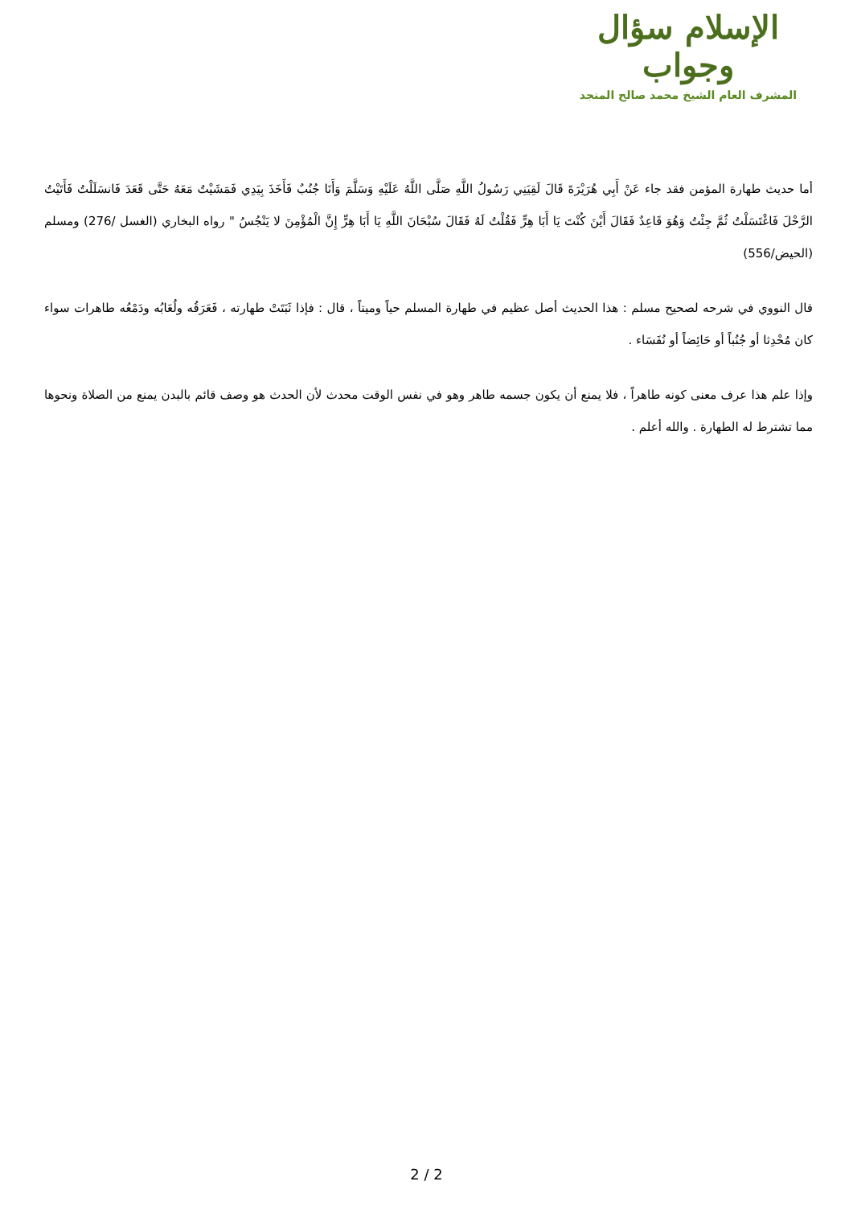الإسلام سؤال وجواب
المشرف العام الشيخ محمد صالح المنجد
أما حديث طهارة المؤمن فقد جاء عَنْ أَبِي هُرَيْرَةَ قَالَ لَقِيَنِي رَسُولُ اللَّهِ صَلَّى اللَّهُ عَلَيْهِ وَسَلَّمَ وَأَنَا جُنُبٌ فَأَخَذَ بِيَدِي فَمَشَيْتُ مَعَهُ حَتَّى قَعَدَ فَانسَلَلْتُ فَأَتَيْتُ الرَّحْلَ فَاغْتَسَلْتُ ثُمَّ جِئْتُ وَهُوَ قَاعِدٌ فَقَالَ أَيْنَ كُنْتَ يَا أَبَا هِرٍّ فَقُلْتُ لَهُ فَقَالَ سُبْحَانَ اللَّهِ يَا أَبَا هِرٍّ إِنَّ الْمُؤْمِنَ لا يَنْجُسُ " رواه البخاري (الغسل /276) ومسلم (الحيض/556)
قال النووي في شرحه لصحيح مسلم : هذا الحديث أصل عظيم في طهارة المسلم حياً وميتاً ، قال : فإذا ثَبَتَتْ طهارته ، فَعَرَقُه ولُعَابُه ودَمْعُه طاهرات سواء كان مُحْدِثا أو جُنُباً أو حَائِضاً أو نُفَسَاء .
وإذا علم هذا عرف معنى كونه طاهراً ، فلا يمنع أن يكون جسمه طاهر وهو في نفس الوقت محدث لأن الحدث هو وصف قائم بالبدن يمنع من الصلاة ونحوها مما تشترط له الطهارة . والله أعلم .
2 / 2